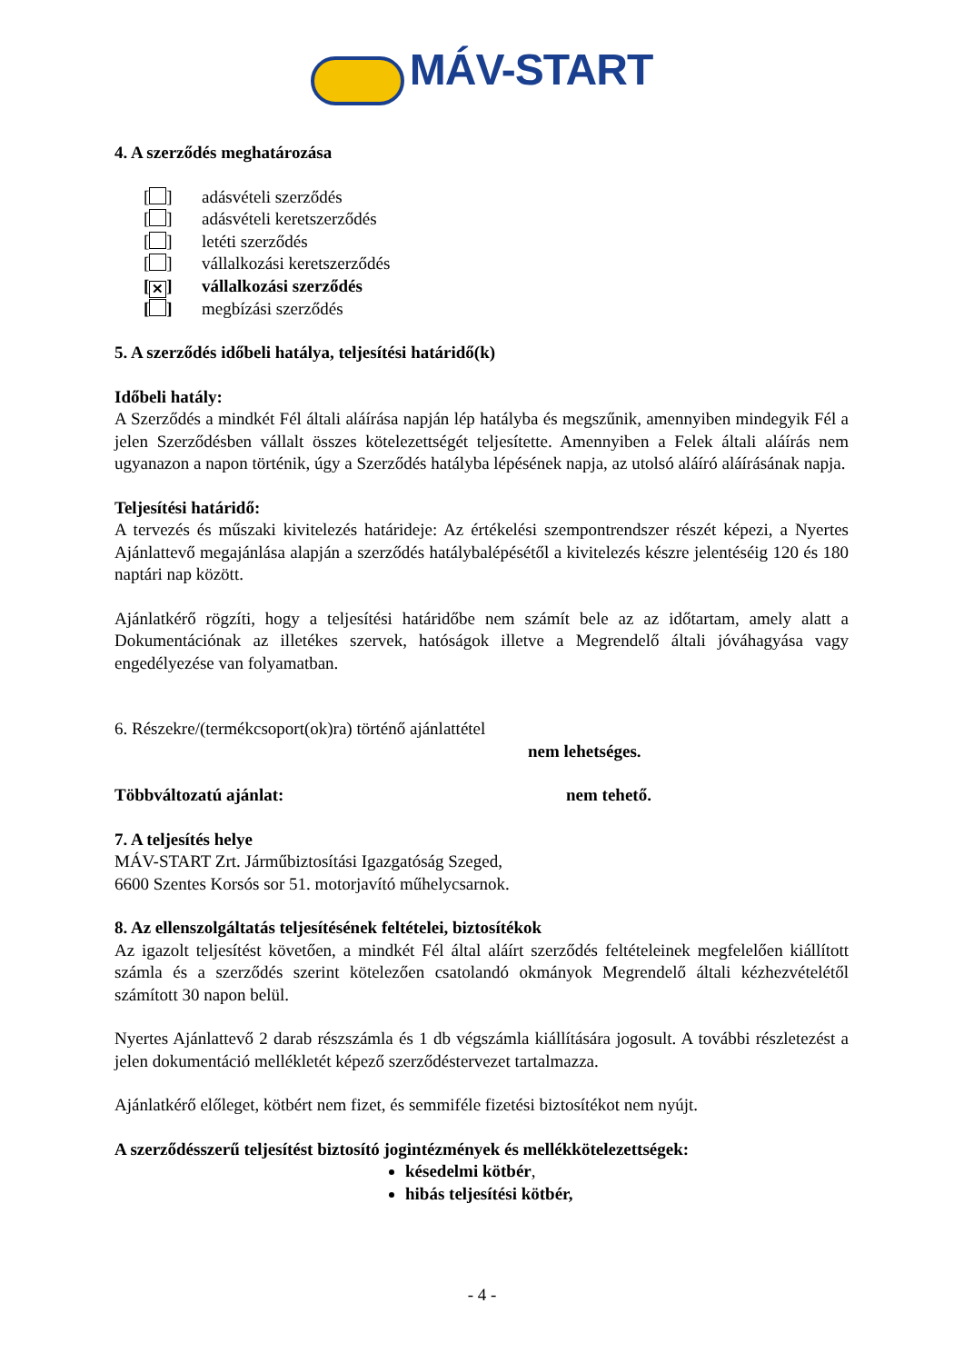MÁV-START
4. A szerződés meghatározása
[ ] adásvételi szerződés
[ ] adásvételi keretszerződés
[ ] letéti szerződés
[ ] vállalkozási keretszerződés
[✕] vállalkozási szerződés
[ ] megbízási szerződés
5. A szerződés időbeli hatálya, teljesítési határidő(k)
Időbeli hatály:
A Szerződés a mindkét Fél általi aláírása napján lép hatályba és megszűnik, amennyiben mindegyik Fél a jelen Szerződésben vállalt összes kötelezettségét teljesítette. Amennyiben a Felek általi aláírás nem ugyanazon a napon történik, úgy a Szerződés hatályba lépésének napja, az utolsó aláíró aláírásának napja.
Teljesítési határidő:
A tervezés és műszaki kivitelezés határideje: Az értékelési szempontrendszer részét képezi, a Nyertes Ajánlattevő megajánlása alapján a szerződés hatálybalépésétől a kivitelezés készre jelentéséig 120 és 180 naptári nap között.
Ajánlatkérő rögzíti, hogy a teljesítési határidőbe nem számít bele az az időtartam, amely alatt a Dokumentációnak az illetékes szervek, hatóságok illetve a Megrendelő általi jóváhagyása vagy engedélyezése van folyamatban.
6. Részekre/(termékcsoport(ok)ra) történő ajánlattétel
nem lehetséges.
Többváltozatú ajánlat: nem tehető.
7. A teljesítés helye
MÁV-START Zrt. Járműbiztosítási Igazgatóság Szeged,
6600 Szentes Korsós sor 51. motorjavító műhelycsarnok.
8. Az ellenszolgáltatás teljesítésének feltételei, biztosítékok
Az igazolt teljesítést követően, a mindkét Fél által aláírt szerződés feltételeinek megfelelően kiállított számla és a szerződés szerint kötelezően csatolandó okmányok Megrendelő általi kézhezvételétől számított 30 napon belül.
Nyertes Ajánlattevő 2 darab részszámla és 1 db végszámla kiállítására jogosult. A további részletezést a jelen dokumentáció mellékletét képező szerződéstervezet tartalmazza.
Ajánlatkérő előleget, kötbért nem fizet, és semmiféle fizetési biztosítékot nem nyújt.
A szerződésszerű teljesítést biztosító jogintézmények és mellékkötelezettségek:
késedelmi kötbér,
hibás teljesítési kötbér,
- 4 -